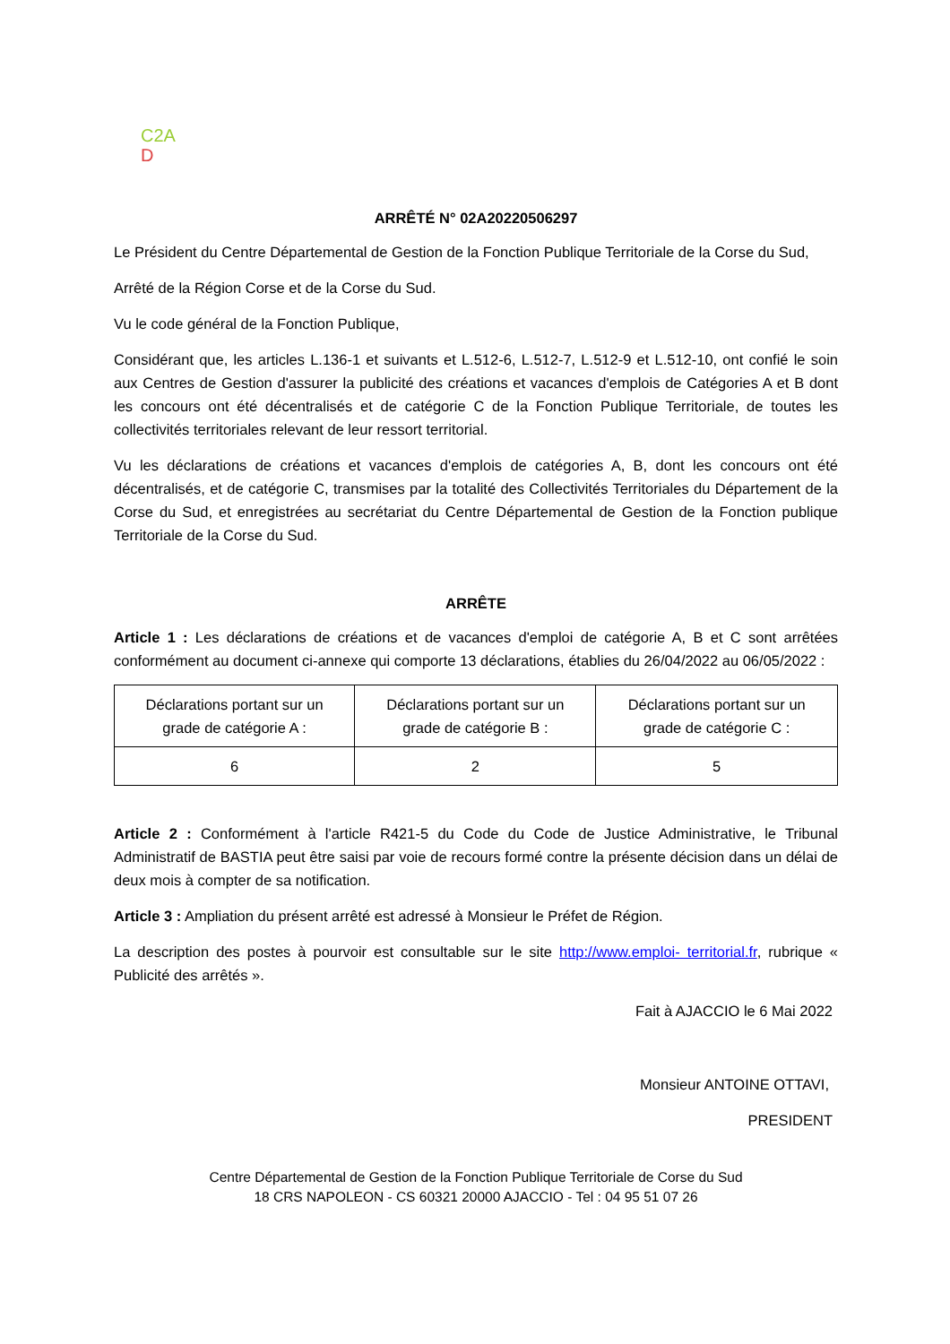C2A
D
ARRÊTÉ N° 02A20220506297
Le Président du Centre Départemental de Gestion de la Fonction Publique Territoriale de la Corse du Sud,
Arrêté de la Région Corse et de la Corse du Sud.
Vu le code général de la Fonction Publique,
Considérant que, les articles L.136-1 et suivants et L.512-6, L.512-7, L.512-9 et L.512-10, ont confié le soin aux Centres de Gestion d'assurer la publicité des créations et vacances d'emplois de Catégories A et B dont les concours ont été décentralisés et de catégorie C de la Fonction Publique Territoriale, de toutes les collectivités territoriales relevant de leur ressort territorial.
Vu les déclarations de créations et vacances d'emplois de catégories A, B, dont les concours ont été décentralisés, et de catégorie C, transmises par la totalité des Collectivités Territoriales du Département de la Corse du Sud, et enregistrées au secrétariat du Centre Départemental de Gestion de la Fonction publique Territoriale de la Corse du Sud.
ARRÊTE
Article 1 : Les déclarations de créations et de vacances d'emploi de catégorie A, B et C sont arrêtées conformément au document ci-annexe qui comporte 13 déclarations, établies du 26/04/2022 au 06/05/2022 :
| Déclarations portant sur un grade de catégorie A : | Déclarations portant sur un grade de catégorie B : | Déclarations portant sur un grade de catégorie C : |
| 6 | 2 | 5 |
Article 2 : Conformément à l'article R421-5 du Code du Code de Justice Administrative, le Tribunal Administratif de BASTIA peut être saisi par voie de recours formé contre la présente décision dans un délai de deux mois à compter de sa notification.
Article 3 : Ampliation du présent arrêté est adressé à Monsieur le Préfet de Région.
La description des postes à pourvoir est consultable sur le site http://www.emploi- territorial.fr, rubrique « Publicité des arrêtés ».
Fait à AJACCIO le 6 Mai 2022
Monsieur ANTOINE OTTAVI,
PRESIDENT
Centre Départemental de Gestion de la Fonction Publique Territoriale de Corse du Sud
18 CRS NAPOLEON - CS 60321 20000 AJACCIO - Tel : 04 95 51 07 26